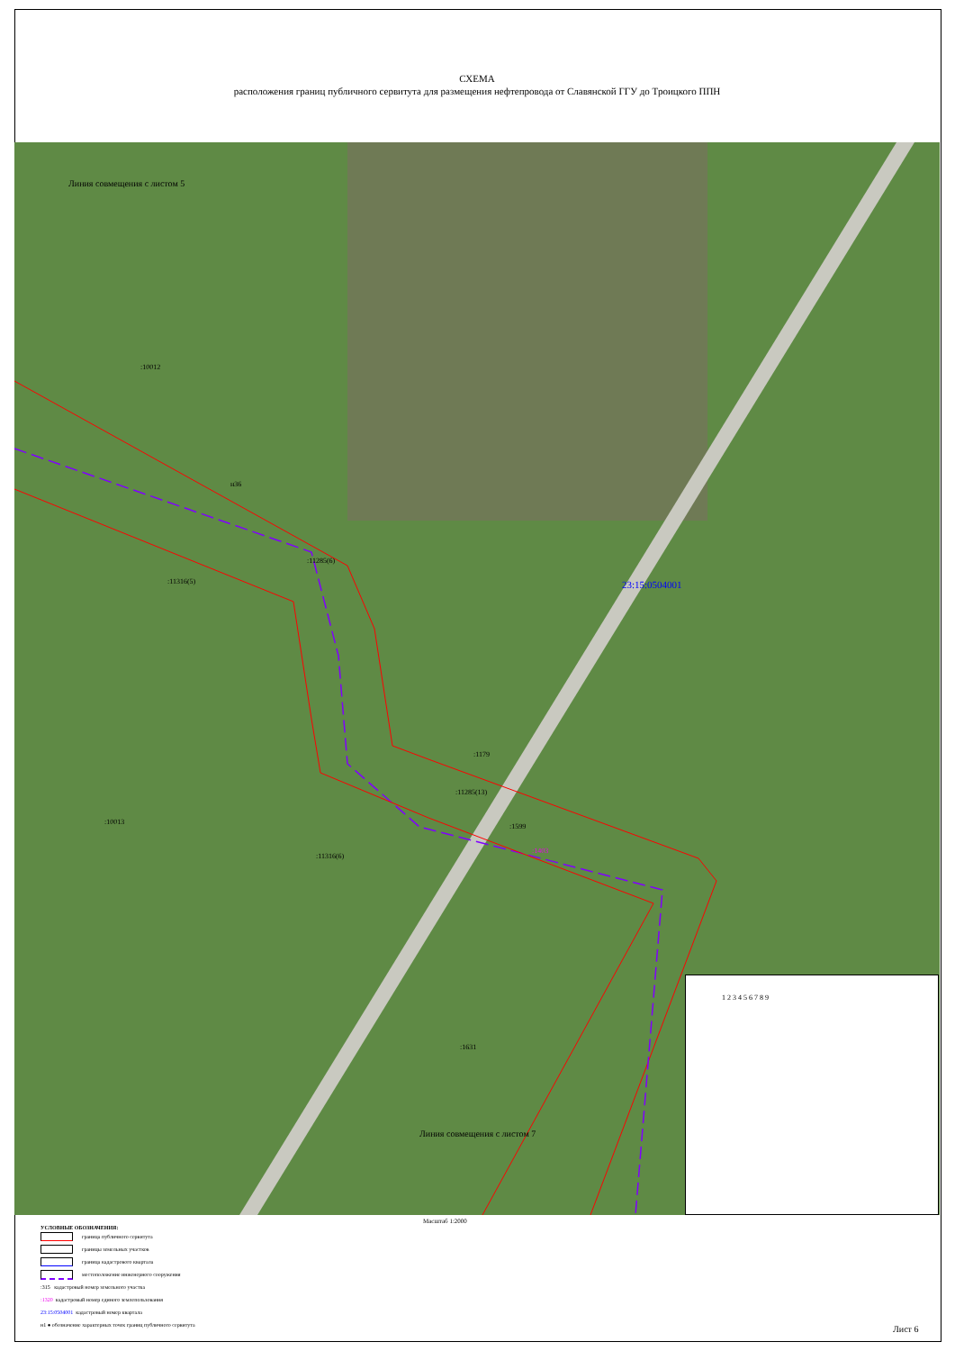СХЕМА
расположения границ публичного сервитута для размещения нефтепровода от Славянской ГГУ до Троицкого ППН
Линия совмещения с листом 5
:10012
н36
:11285(6)
:11316(5) 23:15:0504001
:1179
:11285(13)
:10013
:1599
:1403
:11316(6)
:1631
Линия совмещения с листом 7
1 2 3 4 5 6 7 8 9
УСЛОВНЫЕ ОБОЗНАЧЕНИЯ:
граница публичного сервитута
границы земельных участков
граница кадастрового квартала
местоположение инженерного сооружения
:315 кадастровый номер земельного участка
:1320 кадастровый номер единого землепользования
23:15:0504001 кадастровый номер квартала
н1 ● обозначение характерных точек границ публичного сервитута
Масштаб 1:2000
Лист 6